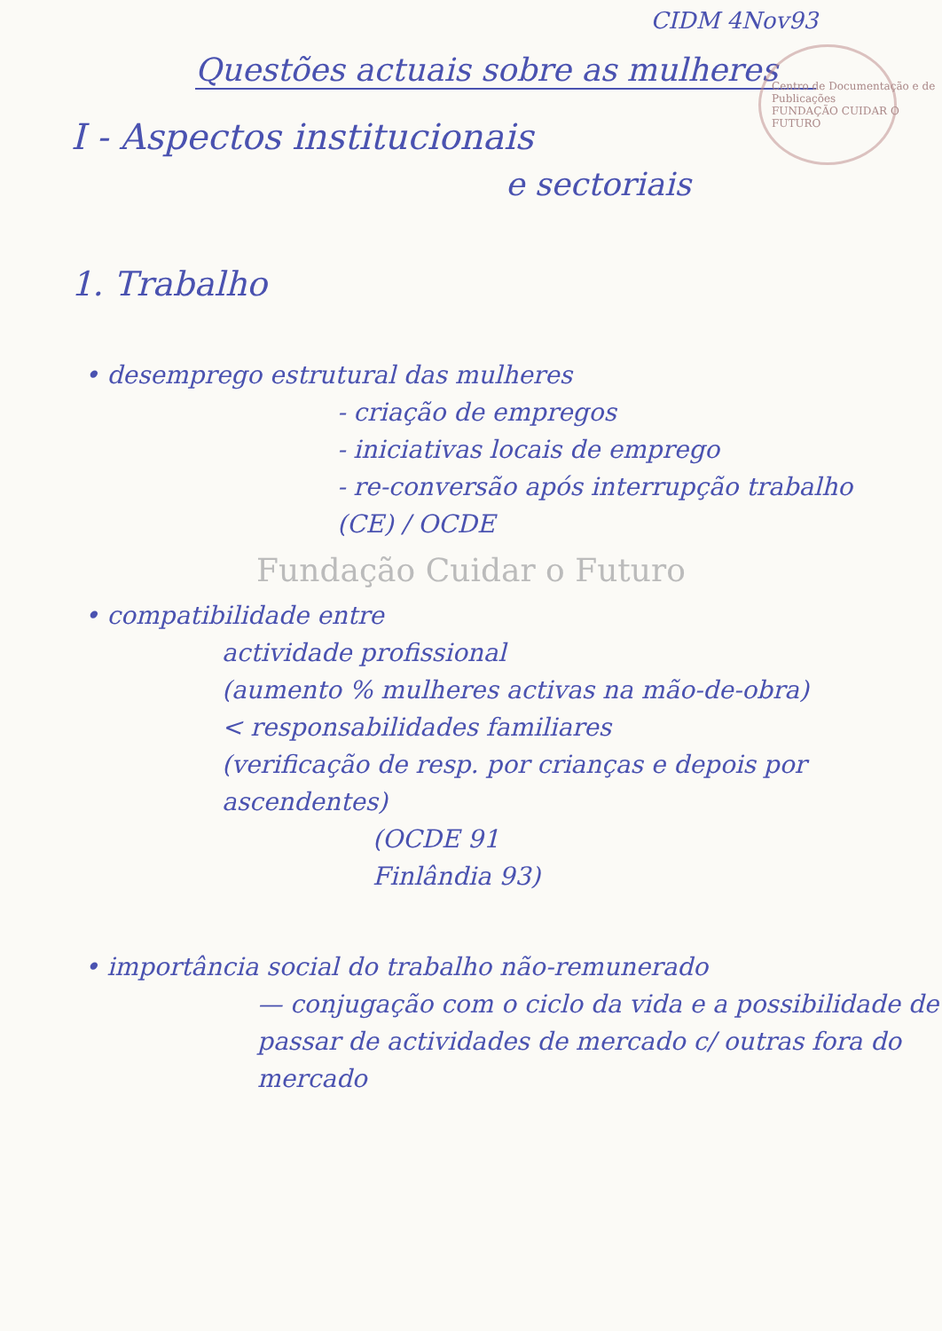CIDM 4Nov93
Centro de Documentação e de Publicações
FUNDAÇÃO CUIDAR O FUTURO
Questões actuais sobre as mulheres
I - Aspectos institucionais
e sectoriais
1. Trabalho
• desemprego estrutural das mulheres
- criação de empregos
- iniciativas locais de emprego
- re-conversão após interrupção trabalho
(CE) / OCDE
Fundação Cuidar o Futuro
• compatibilidade entre
actividade profissional
(aumento % mulheres activas na mão-de-obra)
< responsabilidades familiares
(verificação de resp. por crianças e depois por ascendentes)
(OCDE 91
Finlândia 93)
• importância social do trabalho não-remunerado
— conjugação com o ciclo da vida e a possibilidade de passar de actividades de mercado c/ outras fora do mercado